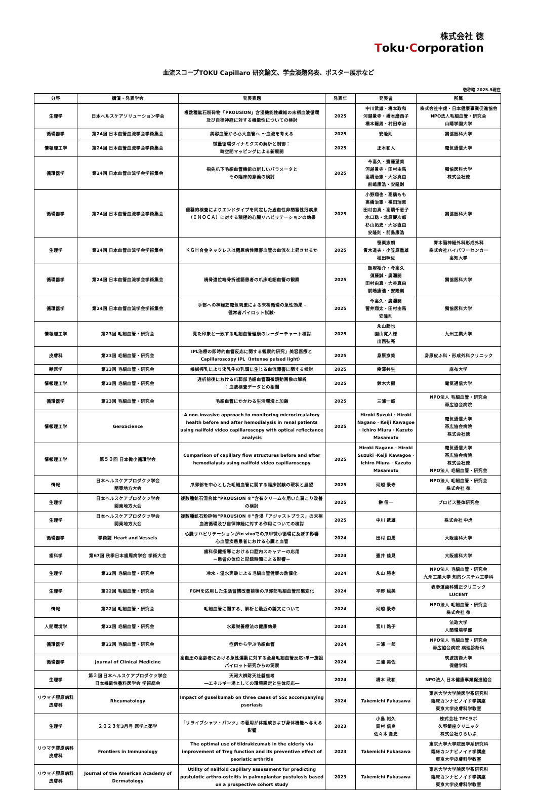株式会社 徳
Toku·Corporation
血流スコープTOKU Capillaro 研究論文、学会演題発表、ポスター展示など
敬称略 2025.5現在
| 分野 | 講演・発表学会 | 発表表題 | 発表年 | 発表者 | 所属 |
| --- | --- | --- | --- | --- | --- |
| 生理学 | 日本ヘルスケアソリューション学会 | 複数種鉱石粉砕物「PROUSION」含浸機能性繊維の末梢血液循環 及び自律神経に対する機能性についての検討 | 2025 | 中川武雄・橋本政和 河越景寺・橋本磨西子 橋本龍男・村田幸治 | 株式会社中虎・日本健康事業促進協会 NPO法人毛細血管・研究会 山陽学園大学 |
| 循環器学 | 第24回 日本血管血流学会学術集会 | 美容血管から心大血管へ ～血流を考える | 2025 | 安隆則 | 獨協医科大学 |
| 情報理工学 | 第24回 日本血管血流学会学術集会 | 微量循環ダイナミクスの解析と制御： 時空間マッピングによる新展開 | 2025 | 正本和人 | 電気通信大学 |
| 循環器学 | 第24回 日本血管血流学会学術集会 | 指先爪下毛細血管機能の新しいパラメータと その臨床的意義の検討 | 2025 | 今高久・齋藤望美 河越景寺・田村由馬 高橋治憲・大谷真由 前嶋康浩・安隆則 | 獨協医科大学 株式会社徳 |
| 循環器学 | 第24回 日本血管血流学会学術集会 | 侵襲的検査によりエンドタイプを同定した虚血性非閉塞性冠疾患 （ＩＮＯＣＡ）に対する積極的心臓リハビリテーションの効果 | 2025 | 小野翔也・高橋もも 高橋治憲・福田瑞恵 田村由真・高橋千恵子 水口聡・北原慶次郎 杉山拓史・大谷直由 安隆則・前島康浩 | 獨協医科大学 |
| 生理学 | 第24回 日本血管血流学会学術集会 | ＫＧＨ合金ネックレスは糖尿病性障害血管の血流を上昇させるか | 2025 | 笹栗志朗 青木道夫・小笠原重雄 植田咊佐 | 青木脳神経外科形成外科 株式会社ハイパワーセンカー 高知大学 |
| 循環器学 | 第24回 日本血管血流学会学術集会 | 橈骨遠位端骨折述語患者の爪床毛細血管の観察 | 2025 | 飯塚裕介・今高久 須藤誠・廣瀬開 田村由真・大谷真由 前嶋康浩・安隆則 | 獨協医科大学 |
| 循環器学 | 第24回 日本血管血流学会学術集会 | 手部への神経筋電気刺激による末梢循環の急性効果 - 健常者パイロット試験- | 2025 | 今高久・廣瀬開 菅井翔太・田村由馬 安隆則 | 獨協医科大学 |
| 情報理工学 | 第23回 毛細血管・研究会 | 見た印象と一致する毛細血管健康のレーダーチャート検討 | 2025 | 永山勝也 園山寛人様 出西弘亮 | 九州工業大学 |
| 皮膚科 | 第23回 毛細血管・研究会 | IPL治療の即時的血管反応に関する観察的研究」美容医療と Capillaroscopy IPL（Intense pulsed light） | 2025 | 身原京美 | 身原皮ふ科・形成外科クリニック |
| 獣医学 | 第23回 毛細血管・研究会 | 機械搾乳により泌乳牛の乳頭に生じる血流障害に関する検討 | 2025 | 樹澤共生 | 麻布大学 |
| 情報理工学 | 第23回 毛細血管・研究会 | 透析前後における爪郭部毛細血管顕微鏡動画像の解析 ：血液検査データとの相関 | 2025 | 鈴木大樹 | 電気通信大学 |
| 循環器学 | 第23回 毛細血管・研究会 | 毛細血管にかかわる生活環境と加齢 | 2025 | 三浦一郎 | NPO法人 毛細血管・研究会 帯広協会病院 |
| 情報理工学 | GeroScience | A non-invasive approach to monitoring microcirculatory health before and after hemodialysis in renal patients using nailfold video capillaroscopy with optical reflectance analysis | 2025 | Hiroki Suzuki · Hiroki Nagano · Keiji Kawagoe · Ichiro Miura · Kazuto Masamoto | 電気通信大学 帯広協会病院 株式会社徳 |
| 情報理工学 | 第５０回 日本微小循環学会 | Comparison of capillary flow structures before and after hemodialysis using nailfold video capillaroscopy | 2025 | Hiroki Nagano · Hiroki Suzuki ·Keiji Kawagoe · Ichiro Miura · Kazuto Masamoto | 電気通信大学 帯広協会病院 株式会社徳 NPO法人 毛細血管・研究会 |
| 情報 | 日本ヘルスケアプロダクツ学会 関東地方大会 | 爪郭部を中心とした毛細血管に関する臨床試験の現状と展望 | 2025 | 河越 景寺 | NPO法人 毛細血管・研究会 株式会社 徳 |
| 生理学 | 日本ヘルスケアプロダクツ学会 関東地方大会 | 複数種鉱石混合体“PROUSION ®”含有クリームを用いた肩こり改善の検討 | 2025 | 榊 信一 | プロビス整体研究会 |
| 生理学 | 日本ヘルスケアプロダクツ学会 関東地方大会 | 複数種鉱石粉砕物“PROUSION ®”含浸「アジャストプラス」の末梢血液循環及び自律神経に対する作用についての検討 | 2025 | 中川 武雄 | 株式会社 中虎 |
| 循環器学 | 学術誌 Heart and Vessels | 心臓リハビリテーションがin vivoでの爪甲微小循環に及ぼす影響 心血管疾患患者における心臓と血管 | 2024 | 田村 由馬 | 大阪歯科大学 |
| 歯科学 | 第67回 秋季日本歯周病学会 学術大会 | 歯科保健指導における口腔内スキャナーの応用 －患者の体位と記録時間による影響－ | 2024 | 壷井 佳見 | 大阪歯科大学 |
| 生理学 | 第22回 毛細血管・研究会 | 冷水・温水実験による毛細血管健康の数値化 | 2024 | 永山 勝也 | NPO法人 毛細血管・研究会 九州工業大学 知的システム工学科 |
| 生理学 | 第22回 毛細血管・研究会 | FGMを応用した生活習慣改善前後の爪郭部毛細血管形態変化 | 2024 | 平野 絵美 | 表参道歯科矯正クリニック LUCENT |
| 情報 | 第22回 毛細血管・研究会 | 毛細血管に関する、解析と最近の論文について | 2024 | 河越 景寺 | NPO法人 毛細血管・研究会 株式会社 徳 |
| 人間環境学 | 第22回 毛細血管・研究会 | 水素栄養療法の健康効果 | 2024 | 宮川 路子 | 法政大学 人間環境学部 |
| 循環器学 | 第22回 毛細血管・研究会 | 症例から学ぶ毛細血管 | 2024 | 三浦 一郎 | NPO法人 毛細血管・研究会 帯広協会病院 病理診断科 |
| 循環器学 | Journal of Clinical Medicine | 高血圧の高齢者における急性運動に対する全身毛細血管反応:単一施設パイロット研究からの洞察 | 2024 | 三浦 美佐 | 筑波技術大学 保健学科 |
| 生理学 | 第３回 日本ヘルスケアプロダクツ学会 日本機能性香料医学会 学術総会 | 天河大辨財天社磐座考 ―エネルギー場としての環境設定と生体反応― | 2024 | 橋本 政和 | NPO法人 日本健康事業促進協会 |
| リウマチ膠原病科 皮膚科 | Rheumatology | Impact of guselkumab on three cases of SSc accompanying psoriasis | 2024 | Takemichi Fukasawa | 東京大学大学院医学系研究科 臨床カンナビノイド学講座 東京大学皮膚科学教室 |
| 生理学 | ２０２３年3月号 医学と薬学 | 「リライブシャツ・パンツ」の着用が体組成および身体機能へ与える影響 | 2023 | 小島 裕久 岡村 信良 佐々木 貴史 | 株式会社 TFCラボ 久野銀座クリニック 株式会社りらいぶ |
| リウマチ膠原病科 皮膚科 | Frontiers in Immunology | The optimal use of tildrakizumab in the elderly via improvement of Treg function and its preventive effect of psoriatic arthritis | 2023 | Takemichi Fukasawa | 東京大学大学院医学系研究科 臨床カンナビノイド学講座 東京大学皮膚科学教室 |
| リウマチ膠原病科 皮膚科 | Journal of the American Academy of Dermatology | Utility of nailfold capillary assessment for predicting pustulotic arthro-osteitis in palmoplantar pustulosis based on a prospective cohort study | 2023 | Takemichi Fukasawa | 東京大学大学院医学系研究科 臨床カンナビノイド学講座 東京大学皮膚科学教室 |